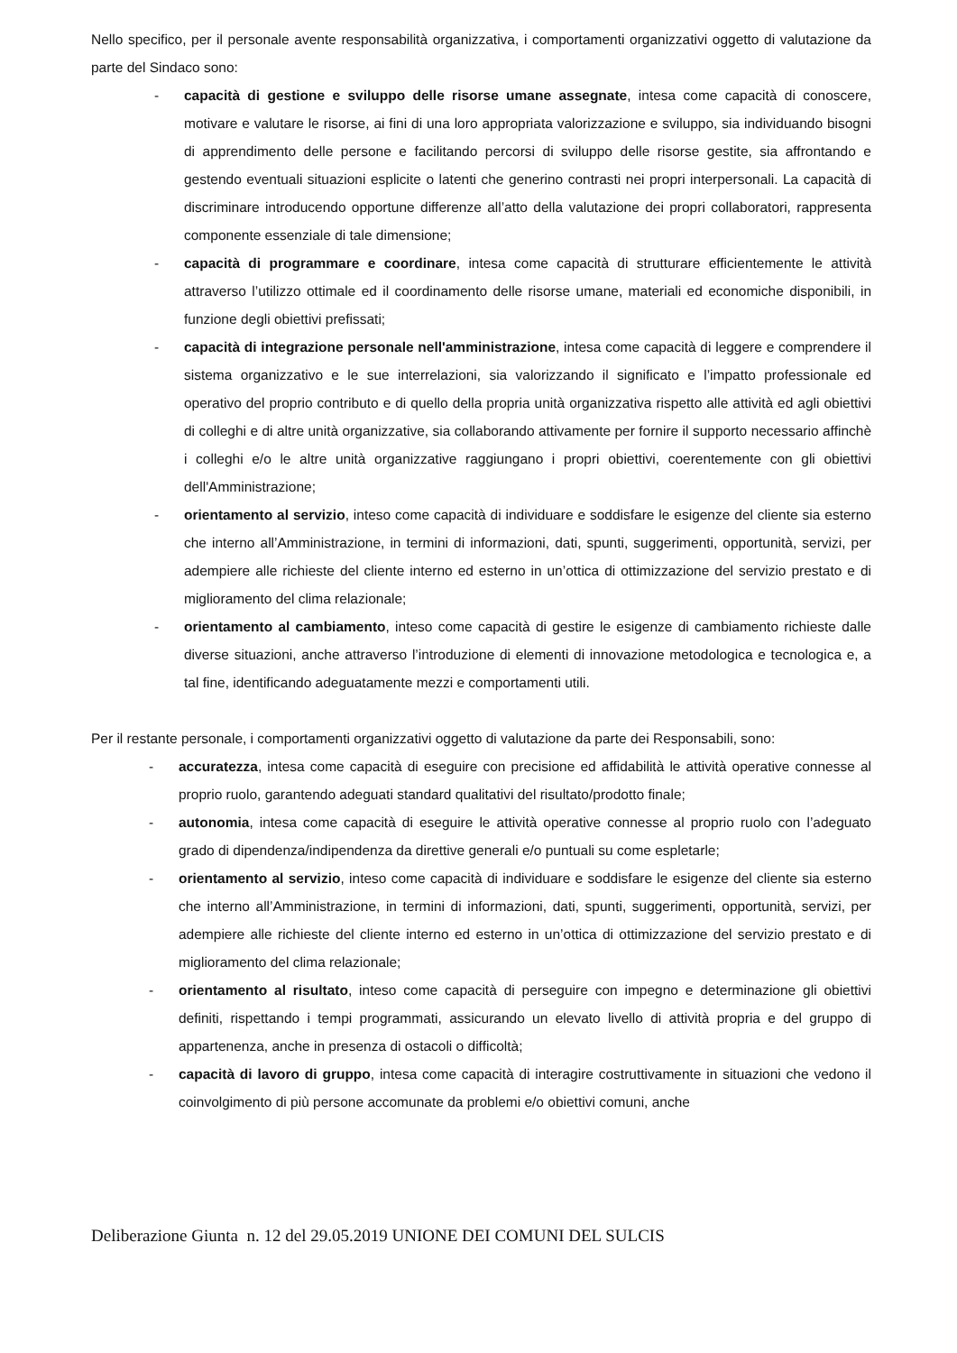Nello specifico, per il personale avente responsabilità organizzativa, i comportamenti organizzativi oggetto di valutazione da parte del Sindaco sono:
- capacità di gestione e sviluppo delle risorse umane assegnate, intesa come capacità di conoscere, motivare e valutare le risorse, ai fini di una loro appropriata valorizzazione e sviluppo, sia individuando bisogni di apprendimento delle persone e facilitando percorsi di sviluppo delle risorse gestite, sia affrontando e gestendo eventuali situazioni esplicite o latenti che generino contrasti nei propri interpersonali. La capacità di discriminare introducendo opportune differenze all’atto della valutazione dei propri collaboratori, rappresenta componente essenziale di tale dimensione;
- capacità di programmare e coordinare, intesa come capacità di strutturare efficientemente le attività attraverso l’utilizzo ottimale ed il coordinamento delle risorse umane, materiali ed economiche disponibili, in funzione degli obiettivi prefissati;
- capacità di integrazione personale nell'amministrazione, intesa come capacità di leggere e comprendere il sistema organizzativo e le sue interrelazioni, sia valorizzando il significato e l’impatto professionale ed operativo del proprio contributo e di quello della propria unità organizzativa rispetto alle attività ed agli obiettivi di colleghi e di altre unità organizzative, sia collaborando attivamente per fornire il supporto necessario affinchè i colleghi e/o le altre unità organizzative raggiungano i propri obiettivi, coerentemente con gli obiettivi dell'Amministrazione;
- orientamento al servizio, inteso come capacità di individuare e soddisfare le esigenze del cliente sia esterno che interno all’Amministrazione, in termini di informazioni, dati, spunti, suggerimenti, opportunità, servizi, per adempiere alle richieste del cliente interno ed esterno in un’ottica di ottimizzazione del servizio prestato e di miglioramento del clima relazionale;
- orientamento al cambiamento, inteso come capacità di gestire le esigenze di cambiamento richieste dalle diverse situazioni, anche attraverso l’introduzione di elementi di innovazione metodologica e tecnologica e, a tal fine, identificando adeguatamente mezzi e comportamenti utili.
Per il restante personale, i comportamenti organizzativi oggetto di valutazione da parte dei Responsabili, sono:
- accuratezza, intesa come capacità di eseguire con precisione ed affidabilità le attività operative connesse al proprio ruolo, garantendo adeguati standard qualitativi del risultato/prodotto finale;
- autonomia, intesa come capacità di eseguire le attività operative connesse al proprio ruolo con l’adeguato grado di dipendenza/indipendenza da direttive generali e/o puntuali su come espletarle;
- orientamento al servizio, inteso come capacità di individuare e soddisfare le esigenze del cliente sia esterno che interno all’Amministrazione, in termini di informazioni, dati, spunti, suggerimenti, opportunità, servizi, per adempiere alle richieste del cliente interno ed esterno in un’ottica di ottimizzazione del servizio prestato e di miglioramento del clima relazionale;
- orientamento al risultato, inteso come capacità di perseguire con impegno e determinazione gli obiettivi definiti, rispettando i tempi programmati, assicurando un elevato livello di attività propria e del gruppo di appartenenza, anche in presenza di ostacoli o difficoltà;
- capacità di lavoro di gruppo, intesa come capacità di interagire costruttivamente in situazioni che vedono il coinvolgimento di più persone accomunate da problemi e/o obiettivi comuni, anche
Deliberazione Giunta n. 12 del 29.05.2019 UNIONE DEI COMUNI DEL SULCIS